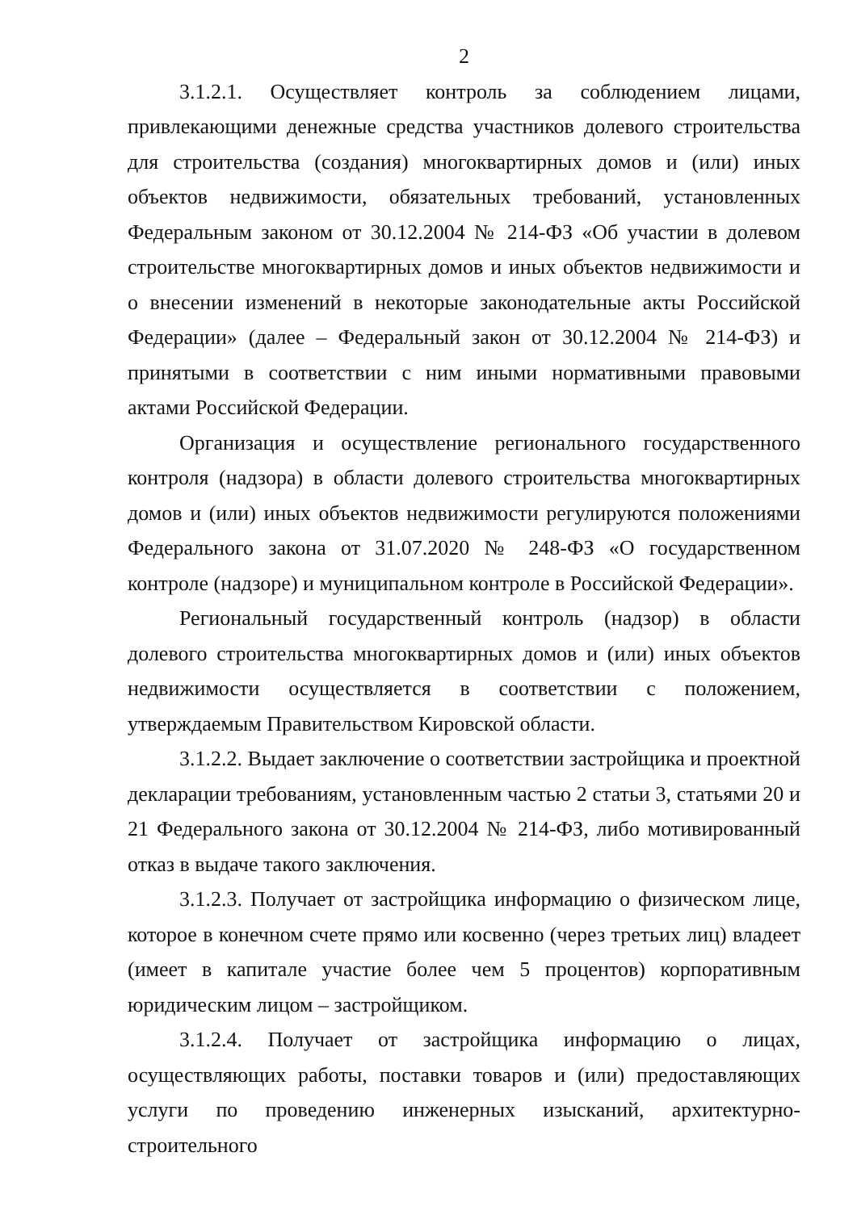2
3.1.2.1. Осуществляет контроль за соблюдением лицами, привлекающими денежные средства участников долевого строительства для строительства (создания) многоквартирных домов и (или) иных объектов недвижимости, обязательных требований, установленных Федеральным законом от 30.12.2004 № 214-ФЗ «Об участии в долевом строительстве многоквартирных домов и иных объектов недвижимости и о внесении изменений в некоторые законодательные акты Российской Федерации» (далее – Федеральный закон от 30.12.2004 № 214-ФЗ) и принятыми в соответствии с ним иными нормативными правовыми актами Российской Федерации.
Организация и осуществление регионального государственного контроля (надзора) в области долевого строительства многоквартирных домов и (или) иных объектов недвижимости регулируются положениями Федерального закона от 31.07.2020 № 248-ФЗ «О государственном контроле (надзоре) и муниципальном контроле в Российской Федерации».
Региональный государственный контроль (надзор) в области долевого строительства многоквартирных домов и (или) иных объектов недвижимости осуществляется в соответствии с положением, утверждаемым Правительством Кировской области.
3.1.2.2. Выдает заключение о соответствии застройщика и проектной декларации требованиям, установленным частью 2 статьи 3, статьями 20 и 21 Федерального закона от 30.12.2004 № 214-ФЗ, либо мотивированный отказ в выдаче такого заключения.
3.1.2.3. Получает от застройщика информацию о физическом лице, которое в конечном счете прямо или косвенно (через третьих лиц) владеет (имеет в капитале участие более чем 5 процентов) корпоративным юридическим лицом – застройщиком.
3.1.2.4. Получает от застройщика информацию о лицах, осуществляющих работы, поставки товаров и (или) предоставляющих услуги по проведению инженерных изысканий, архитектурно-строительного